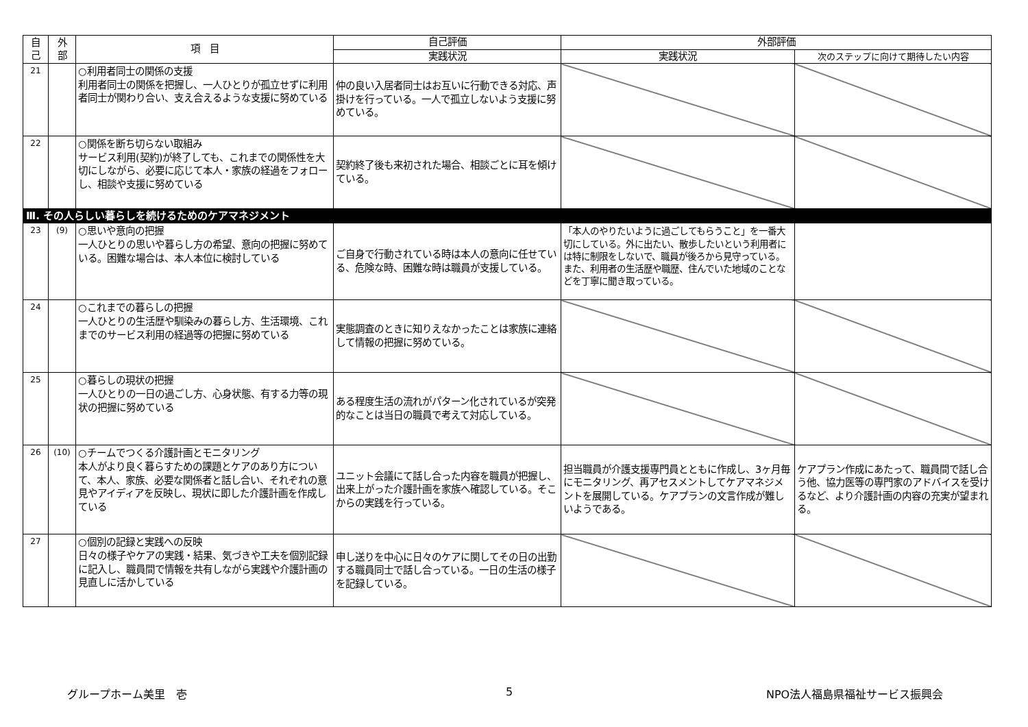| 自 己 | 外 部 | 項 目 | 自己評価 | 外部評価 | |
| --- | --- | --- | --- | --- | --- |
| | | | 実践状況 | 実践状況 | 次のステップに向けて期待したい内容 |
| 21 | | ○利用者同士の関係の支援 利用者同士の関係を把握し、一人ひとりが孤立せずに利用者同士が関わり合い、支え合えるような支援に努めている | 仲の良い入居者同士はお互いに行動できる対応、声掛けを行っている。一人で孤立しないよう支援に努めている。 | | |
| 22 | | ○関係を断ち切らない取組み サービス利用(契約)が終了しても、これまでの関係性を大切にしながら、必要に応じて本人・家族の経過をフォローし、相談や支援に努めている | 契約終了後も来初された場合、相談ごとに耳を傾けている。 | | |
| Ⅲ. その人らしい暮らしを続けるためのケアマネジメント | | | | | |
| 23 | (9) | ○思いや意向の把握 一人ひとりの思いや暮らし方の希望、意向の把握に努めている。困難な場合は、本人本位に検討している | ご自身で行動されている時は本人の意向に任せている、危険な時、困難な時は職員が支援している。 | 「本人のやりたいように過ごしてもらうこと」を一番大切にしている。外に出たい、散歩したいという利用者には特に制限をしないで、職員が後ろから見守っている。また、利用者の生活歴や職歴、住んでいた地域のことなどを丁寧に聞き取っている。 | |
| 24 | | ○これまでの暮らしの把握 一人ひとりの生活歴や馴染みの暮らし方、生活環境、これまでのサービス利用の経過等の把握に努めている | 実態調査のときに知りえなかったことは家族に連絡して情報の把握に努めている。 | | |
| 25 | | ○暮らしの現状の把握 一人ひとりの一日の過ごし方、心身状態、有する力等の現状の把握に努めている | ある程度生活の流れがパターン化されているが突発的なことは当日の職員で考えて対応している。 | | |
| 26 | (10) | ○チームでつくる介護計画とモニタリング 本人がより良く暮らすための課題とケアのあり方について、本人、家族、必要な関係者と話し合い、それぞれの意見やアイディアを反映し、現状に即した介護計画を作成している | ユニット会議にて話し合った内容を職員が把握し、出来上がった介護計画を家族へ確認している。そこからの実践を行っている。 | 担当職員が介護支援専門員とともに作成し、3ヶ月毎にモニタリング、再アセスメントしてケアマネジメントを展開している。ケアプランの文言作成が難しいようである。 | ケアプラン作成にあたって、職員間で話し合う他、協力医等の専門家のアドバイスを受けるなど、より介護計画の内容の充実が望まれる。 |
| 27 | | ○個別の記録と実践への反映 日々の様子やケアの実践・結果、気づきや工夫を個別記録に記入し、職員間で情報を共有しながら実践や介護計画の見直しに活かしている | 申し送りを中心に日々のケアに関してその日の出勤する職員同士で話し合っている。一日の生活の様子を記録している。 | | |
グループホーム美里　壱 5 NPO法人福島県福祉サービス振興会